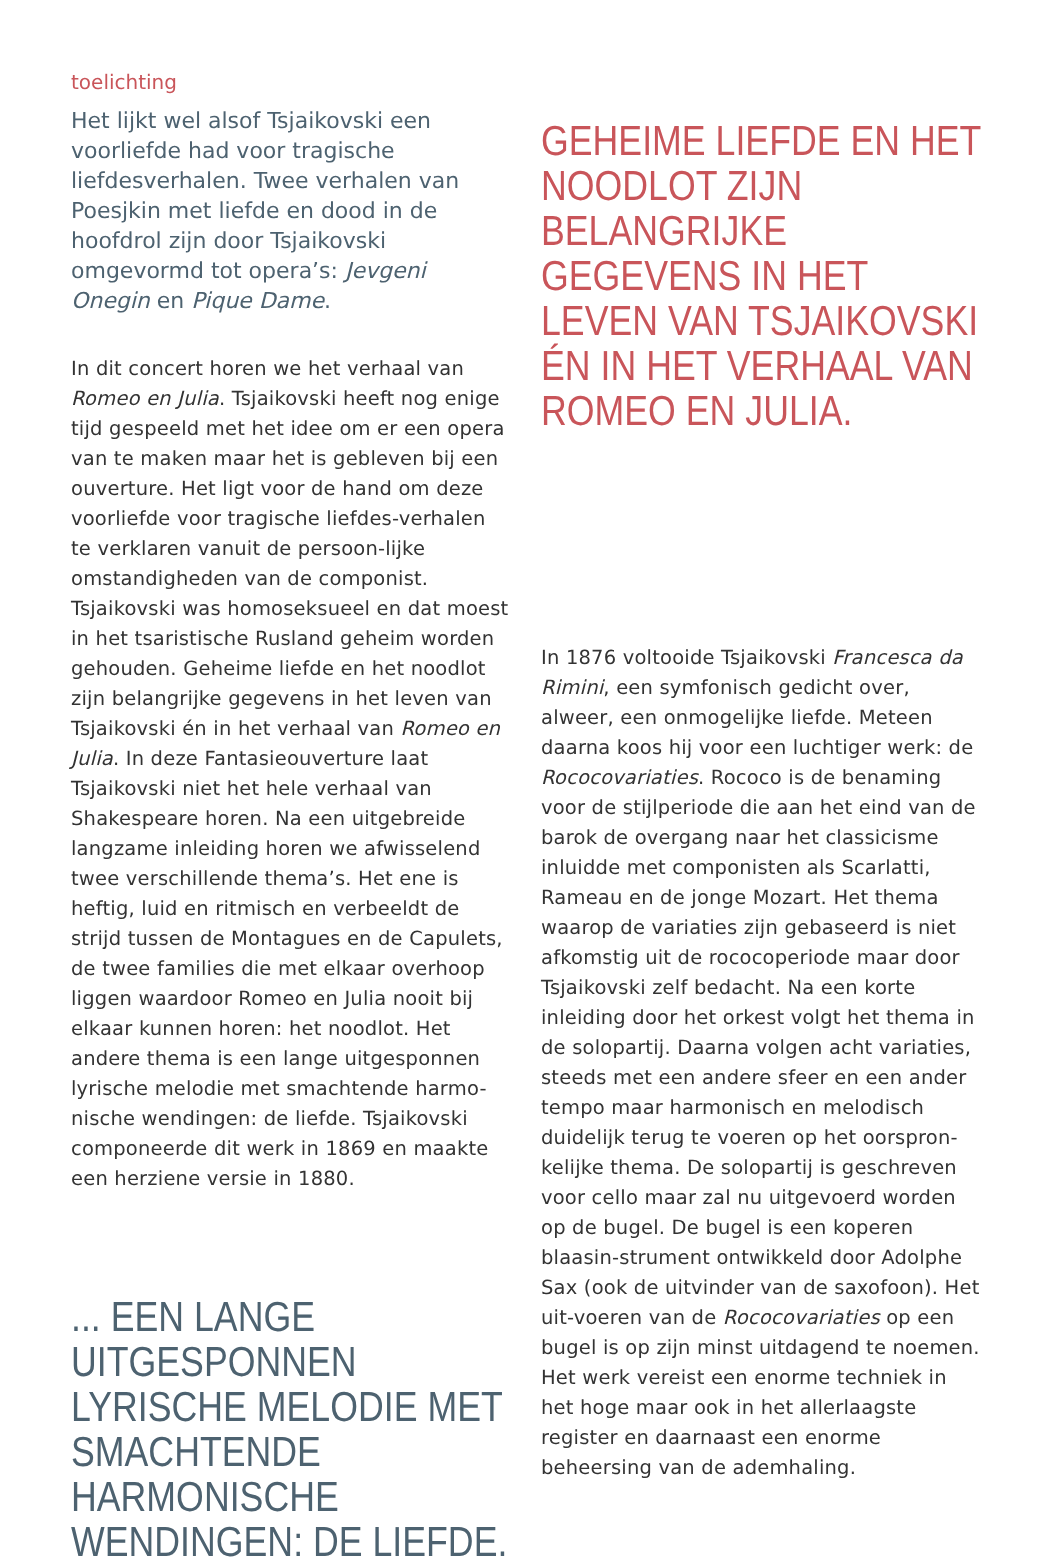toelichting
Het lijkt wel alsof Tsjaikovski een voorliefde had voor tragische liefdesverhalen. Twee verhalen van Poesjkin met liefde en dood in de hoofdrol zijn door Tsjaikovski omgevormd tot opera’s: Jevgeni Onegin en Pique Dame.
In dit concert horen we het verhaal van Romeo en Julia. Tsjaikovski heeft nog enige tijd gespeeld met het idee om er een opera van te maken maar het is gebleven bij een ouverture. Het ligt voor de hand om deze voorliefde voor tragische liefdes-verhalen te verklaren vanuit de persoon-lijke omstandigheden van de componist. Tsjaikovski was homoseksueel en dat moest in het tsaristische Rusland geheim worden gehouden. Geheime liefde en het noodlot zijn belangrijke gegevens in het leven van Tsjaikovski én in het verhaal van Romeo en Julia. In deze Fantasieouverture laat Tsjaikovski niet het hele verhaal van Shakespeare horen. Na een uitgebreide langzame inleiding horen we afwisselend twee verschillende thema’s. Het ene is heftig, luid en ritmisch en verbeeldt de strijd tussen de Montagues en de Capulets, de twee families die met elkaar overhoop liggen waardoor Romeo en Julia nooit bij elkaar kunnen horen: het noodlot. Het andere thema is een lange uitgesponnen lyrische melodie met smachtende harmo-nische wendingen: de liefde. Tsjaikovski componeerde dit werk in 1869 en maakte een herziene versie in 1880.
... EEN LANGE UITGESPONNEN LYRISCHE MELODIE MET SMACHTENDE HARMONISCHE WENDINGEN: DE LIEFDE.
GEHEIME LIEFDE EN HET NOODLOT ZIJN BELANGRIJKE GEGEVENS IN HET LEVEN VAN TSJAIKOVSKI ÉN IN HET VERHAAL VAN ROMEO EN JULIA.
In 1876 voltooide Tsjaikovski Francesca da Rimini, een symfonisch gedicht over, alweer, een onmogelijke liefde. Meteen daarna koos hij voor een luchtiger werk: de Rococovariaties. Rococo is de benaming voor de stijlperiode die aan het eind van de barok de overgang naar het classicisme inluidde met componisten als Scarlatti, Rameau en de jonge Mozart. Het thema waarop de variaties zijn gebaseerd is niet afkomstig uit de rococoperiode maar door Tsjaikovski zelf bedacht. Na een korte inleiding door het orkest volgt het thema in de solopartij. Daarna volgen acht variaties, steeds met een andere sfeer en een ander tempo maar harmonisch en melodisch duidelijk terug te voeren op het oorspron-kelijke thema. De solopartij is geschreven voor cello maar zal nu uitgevoerd worden op de bugel. De bugel is een koperen blaasin-strument ontwikkeld door Adolphe Sax (ook de uitvinder van de saxofoon). Het uit-voeren van de Rococovariaties op een bugel is op zijn minst uitdagend te noemen. Het werk vereist een enorme techniek in het hoge maar ook in het allerlaagste register en daarnaast een enorme beheersing van de ademhaling.